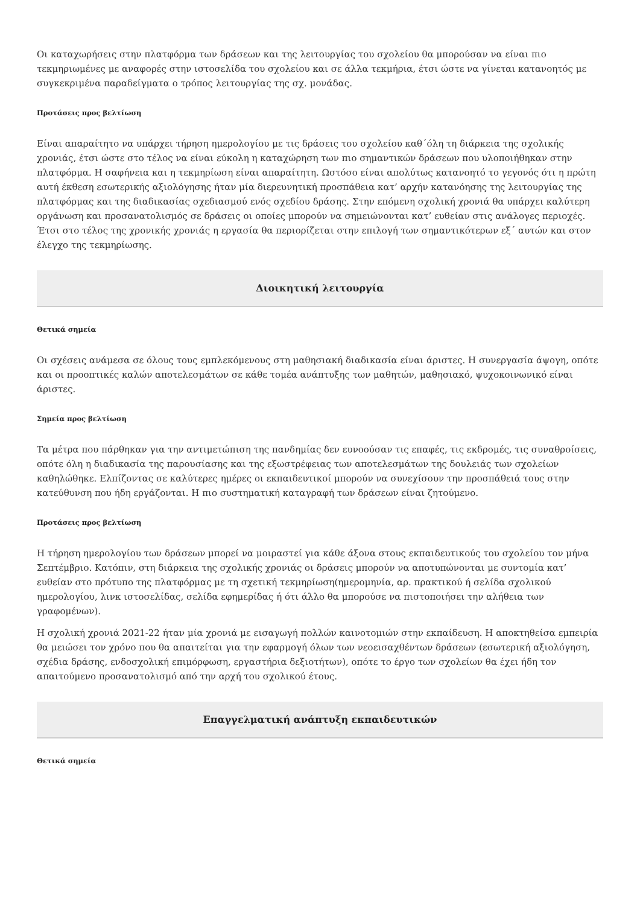Οι καταχωρήσεις στην πλατφόρμα των δράσεων και της λειτουργίας του σχολείου θα μπορούσαν να είναι πιο τεκμηριωμένες με αναφορές στην ιστοσελίδα του σχολείου και σε άλλα τεκμήρια, έτσι ώστε να γίνεται κατανοητός με συγκεκριμένα παραδείγματα ο τρόπος λειτουργίας της σχ. μονάδας.
Προτάσεις προς βελτίωση
Είναι απαραίτητο να υπάρχει τήρηση ημερολογίου με τις δράσεις του σχολείου καθ΄όλη τη διάρκεια της σχολικής χρονιάς, έτσι ώστε στο τέλος να είναι εύκολη η καταχώρηση των πιο σημαντικών δράσεων που υλοποιήθηκαν στην πλατφόρμα. Η σαφήνεια και η τεκμηρίωση είναι απαραίτητη. Ωστόσο είναι απολύτως κατανοητό το γεγονός ότι η πρώτη αυτή έκθεση εσωτερικής αξιολόγησης ήταν μία διερευνητική προσπάθεια κατ’ αρχήν κατανόησης της λειτουργίας της πλατφόρμας και της διαδικασίας σχεδιασμού ενός σχεδίου δράσης. Στην επόμενη σχολική χρονιά θα υπάρχει καλύτερη οργάνωση και προσανατολισμός σε δράσεις οι οποίες μπορούν να σημειώνονται κατ’ ευθείαν στις ανάλογες περιοχές. Έτσι στο τέλος της χρονικής χρονιάς η εργασία θα περιορίζεται στην επιλογή των σημαντικότερων εξ΄ αυτών και στον έλεγχο της τεκμηρίωσης.
Διοικητική λειτουργία
Θετικά σημεία
Οι σχέσεις ανάμεσα σε όλους τους εμπλεκόμενους στη μαθησιακή διαδικασία είναι άριστες. Η συνεργασία άψογη, οπότε και οι προοπτικές καλών αποτελεσμάτων σε κάθε τομέα ανάπτυξης των μαθητών, μαθησιακό, ψυχοκοινωνικό είναι άριστες.
Σημεία προς βελτίωση
Τα μέτρα που πάρθηκαν για την αντιμετώπιση της πανδημίας δεν ευνοούσαν τις επαφές, τις εκδρομές, τις συναθροίσεις, οπότε όλη η διαδικασία της παρουσίασης και της εξωστρέφειας των αποτελεσμάτων της δουλειάς των σχολείων καθηλώθηκε. Ελπίζοντας σε καλύτερες ημέρες οι εκπαιδευτικοί μπορούν να συνεχίσουν την προσπάθειά τους στην κατεύθυνση που ήδη εργάζονται. Η πιο συστηματική καταγραφή των δράσεων είναι ζητούμενο.
Προτάσεις προς βελτίωση
Η τήρηση ημερολογίου των δράσεων μπορεί να μοιραστεί για κάθε άξονα στους εκπαιδευτικούς του σχολείου τον μήνα Σεπτέμβριο. Κατόπιν, στη διάρκεια της σχολικής χρονιάς οι δράσεις μπορούν να αποτυπώνονται με συντομία κατ’ ευθείαν στο πρότυπο της πλατφόρμας με τη σχετική τεκμηρίωση(ημερομηνία, αρ. πρακτικού ή σελίδα σχολικού ημερολογίου, λινκ ιστοσελίδας, σελίδα εφημερίδας ή ότι άλλο θα μπορούσε να πιστοποιήσει την αλήθεια των γραφομένων).
Η σχολική χρονιά 2021-22 ήταν μία χρονιά με εισαγωγή πολλών καινοτομιών στην εκπαίδευση. Η αποκτηθείσα εμπειρία θα μειώσει τον χρόνο που θα απαιτείται για την εφαρμογή όλων των νεοεισαχθέντων δράσεων (εσωτερική αξιολόγηση, σχέδια δράσης, ενδοσχολική επιμόρφωση, εργαστήρια δεξιοτήτων), οπότε το έργο των σχολείων θα έχει ήδη τον απαιτούμενο προσανατολισμό από την αρχή του σχολικού έτους.
Επαγγελματική ανάπτυξη εκπαιδευτικών
Θετικά σημεία